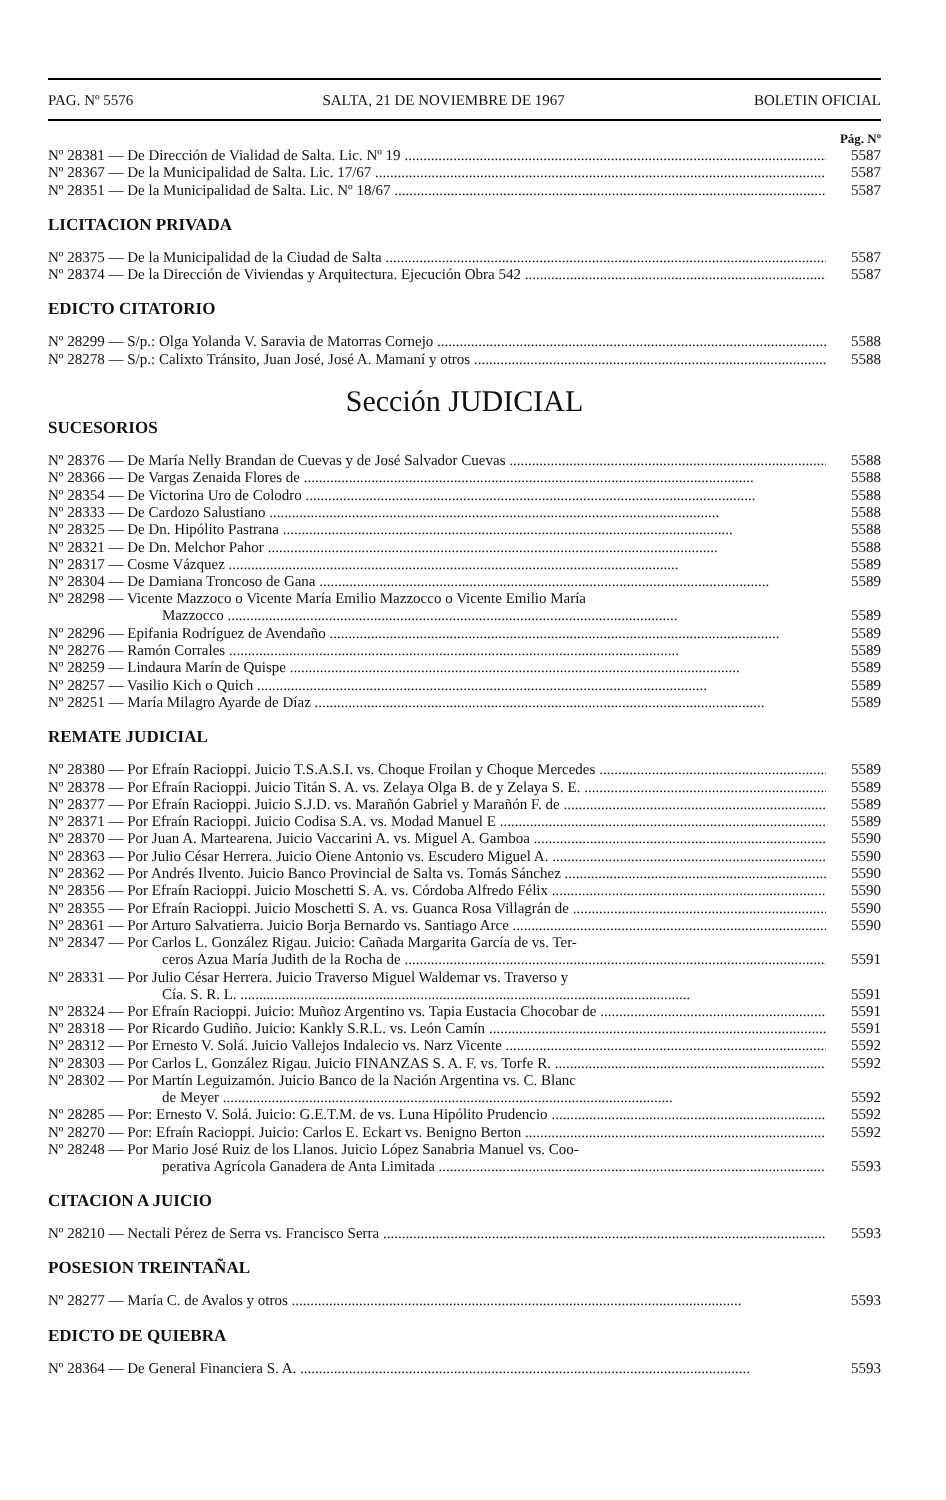PAG. Nº 5576 SALTA, 21 DE NOVIEMBRE DE 1967 BOLETIN OFICIAL
Pág. Nº
Nº 28381 — De Dirección de Vialidad de Salta. Lic. Nº 19 5587
Nº 28367 — De la Municipalidad de Salta. Lic. 17/67 5587
Nº 28351 — De la Municipalidad de Salta. Lic. Nº 18/67 5587
LICITACION PRIVADA
Nº 28375 — De la Municipalidad de la Ciudad de Salta 5587
Nº 28374 — De la Dirección de Viviendas y Arquitectura. Ejecución Obra 542 5587
EDICTO CITATORIO
Nº 28299 — S/p.: Olga Yolanda V. Saravia de Matorras Cornejo 5588
Nº 28278 — S/p.: Calixto Tránsito, Juan José, José A. Mamaní y otros 5588
Sección JUDICIAL
SUCESORIOS
Nº 28376 — De María Nelly Brandan de Cuevas y de José Salvador Cuevas 5588
Nº 28366 — De Vargas Zenaida Flores de 5588
Nº 28354 — De Victorina Uro de Colodro 5588
Nº 28333 — De Cardozo Salustiano 5588
Nº 28325 — De Dn. Hipólito Pastrana 5588
Nº 28321 — De Dn. Melchor Pahor 5588
Nº 28317 — Cosme Vázquez 5589
Nº 28304 — De Damiana Troncoso de Gana 5589
Nº 28298 — Vicente Mazzoco o Vicente María Emilio Mazzocco o Vicente Emilio María
Mazzocco 5589
Nº 28296 — Epifania Rodríguez de Avendaño 5589
Nº 28276 — Ramón Corrales 5589
Nº 28259 — Lindaura Marín de Quispe 5589
Nº 28257 — Vasilio Kich o Quich 5589
Nº 28251 — María Milagro Ayarde de Díaz 5589
REMATE JUDICIAL
Nº 28380 — Por Efraín Racioppi. Juicio T.S.A.S.I. vs. Choque Froilan y Choque Mercedes 5589
Nº 28378 — Por Efraín Racioppi. Juicio Titán S. A. vs. Zelaya Olga B. de y Zelaya S. E. 5589
Nº 28377 — Por Efraín Racioppi. Juicio S.J.D. vs. Marañón Gabriel y Marañón F. de 5589
Nº 28371 — Por Efraín Racioppi. Juicio Codisa S.A. vs. Modad Manuel E 5589
Nº 28370 — Por Juan A. Martearena. Juicio Vaccarini A. vs. Miguel A. Gamboa 5590
Nº 28363 — Por Julio César Herrera. Juicio Oiene Antonio vs. Escudero Miguel A. 5590
Nº 28362 — Por Andrés Ilvento. Juicio Banco Provincial de Salta vs. Tomás Sánchez 5590
Nº 28356 — Por Efraín Racioppi. Juicio Moschetti S. A. vs. Córdoba Alfredo Félix 5590
Nº 28355 — Por Efraín Racioppi. Juicio Moschetti S. A. vs. Guanca Rosa Villagrán de 5590
Nº 28361 — Por Arturo Salvatierra. Juicio Borja Bernardo vs. Santiago Arce 5590
Nº 28347 — Por Carlos L. González Rigau. Juicio: Cañada Margarita García de vs. Ter-
ceros Azua María Judith de la Rocha de 5591
Nº 28331 — Por Julio César Herrera. Juicio Traverso Miguel Waldemar vs. Traverso y
Cía. S. R. L. 5591
Nº 28324 — Por Efraín Racioppi. Juicio: Muñoz Argentino vs. Tapia Eustacia Chocobar de 5591
Nº 28318 — Por Ricardo Gudiño. Juicio: Kankly S.R.L. vs. León Camín 5591
Nº 28312 — Por Ernesto V. Solá. Juicio Vallejos Indalecio vs. Narz Vicente 5592
Nº 28303 — Por Carlos L. González Rigau. Juicio FINANZAS S. A. F. vs. Torfe R. 5592
Nº 28302 — Por Martín Leguizamón. Juicio Banco de la Nación Argentina vs. C. Blanc
de Meyer 5592
Nº 28285 — Por: Ernesto V. Solá. Juicio: G.E.T.M. de vs. Luna Hipólito Prudencio 5592
Nº 28270 — Por: Efraín Racioppi. Juicio: Carlos E. Eckart vs. Benigno Berton 5592
Nº 28248 — Por Mario José Ruiz de los Llanos. Juicio López Sanabria Manuel vs. Coo-
perativa Agrícola Ganadera de Anta Limitada 5593
CITACION A JUICIO
Nº 28210 — Nectali Pérez de Serra vs. Francisco Serra 5593
POSESION TREINTAÑAL
Nº 28277 — María C. de Avalos y otros 5593
EDICTO DE QUIEBRA
Nº 28364 — De General Financiera S. A. 5593